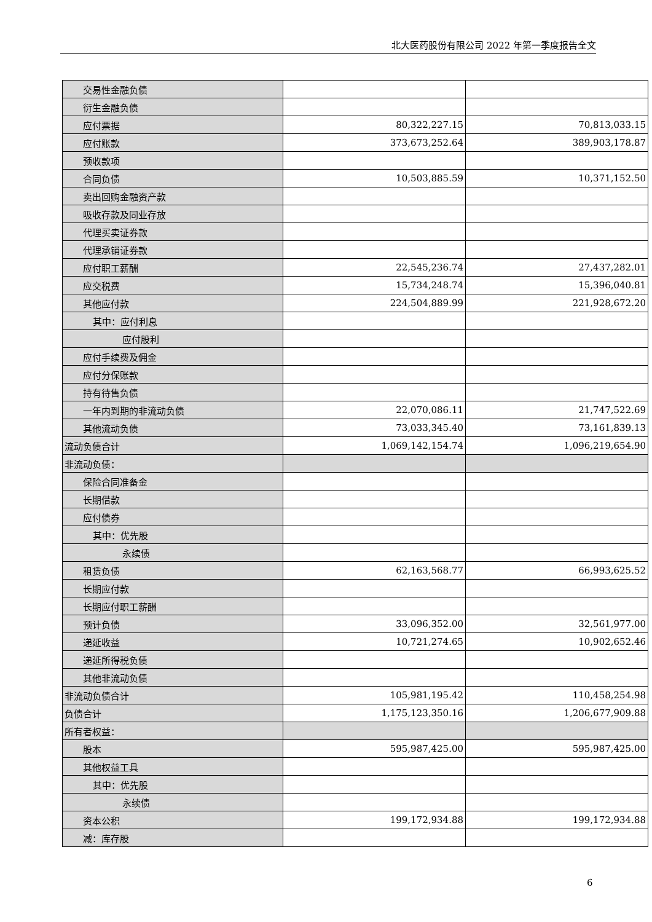北大医药股份有限公司 2022 年第一季度报告全文
| 交易性金融负债 | | |
| 衍生金融负债 | | |
| 应付票据 | 80,322,227.15 | 70,813,033.15 |
| 应付账款 | 373,673,252.64 | 389,903,178.87 |
| 预收款项 | | |
| 合同负债 | 10,503,885.59 | 10,371,152.50 |
| 卖出回购金融资产款 | | |
| 吸收存款及同业存放 | | |
| 代理买卖证券款 | | |
| 代理承销证券款 | | |
| 应付职工薪酬 | 22,545,236.74 | 27,437,282.01 |
| 应交税费 | 15,734,248.74 | 15,396,040.81 |
| 其他应付款 | 224,504,889.99 | 221,928,672.20 |
| 其中：应付利息 | | |
| 应付股利 | | |
| 应付手续费及佣金 | | |
| 应付分保账款 | | |
| 持有待售负债 | | |
| 一年内到期的非流动负债 | 22,070,086.11 | 21,747,522.69 |
| 其他流动负债 | 73,033,345.40 | 73,161,839.13 |
| 流动负债合计 | 1,069,142,154.74 | 1,096,219,654.90 |
| 非流动负债： | | |
| 保险合同准备金 | | |
| 长期借款 | | |
| 应付债券 | | |
| 其中：优先股 | | |
| 永续债 | | |
| 租赁负债 | 62,163,568.77 | 66,993,625.52 |
| 长期应付款 | | |
| 长期应付职工薪酬 | | |
| 预计负债 | 33,096,352.00 | 32,561,977.00 |
| 递延收益 | 10,721,274.65 | 10,902,652.46 |
| 递延所得税负债 | | |
| 其他非流动负债 | | |
| 非流动负债合计 | 105,981,195.42 | 110,458,254.98 |
| 负债合计 | 1,175,123,350.16 | 1,206,677,909.88 |
| 所有者权益： | | |
| 股本 | 595,987,425.00 | 595,987,425.00 |
| 其他权益工具 | | |
| 其中：优先股 | | |
| 永续债 | | |
| 资本公积 | 199,172,934.88 | 199,172,934.88 |
| 减：库存股 | | |
6